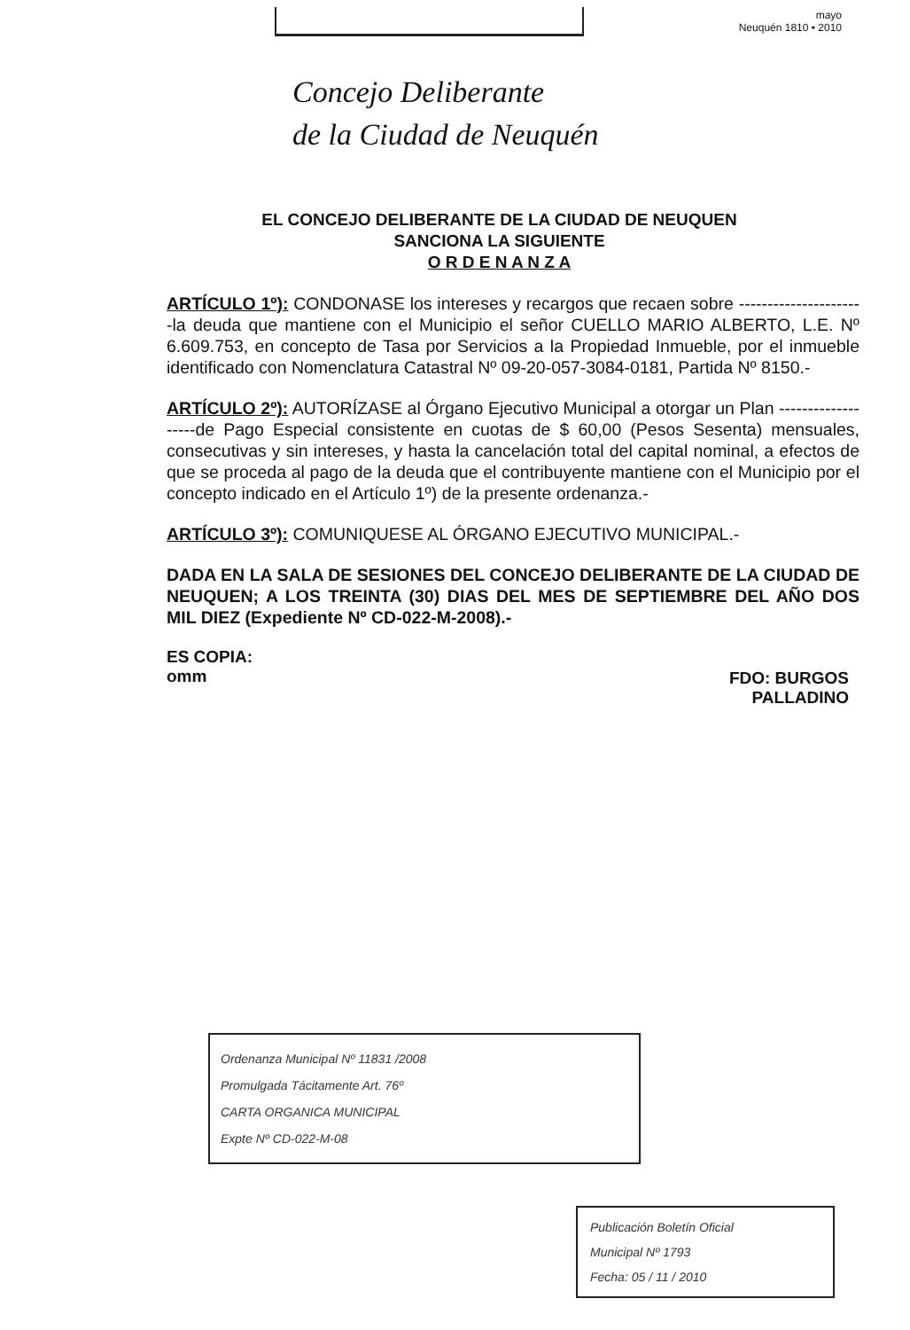mayo
Neuquén 1810 • 2010
Concejo Deliberante
de la Ciudad de Neuquén
EL CONCEJO DELIBERANTE DE LA CIUDAD DE NEUQUEN
SANCIONA LA SIGUIENTE
O R D E N A N Z A
ARTÍCULO 1º): CONDONASE los intereses y recargos que recaen sobre ----------------------la deuda que mantiene con el Municipio el señor CUELLO MARIO ALBERTO, L.E. Nº 6.609.753, en concepto de Tasa por Servicios a la Propiedad Inmueble, por el inmueble identificado con Nomenclatura Catastral Nº 09-20-057-3084-0181, Partida Nº 8150.-
ARTÍCULO 2º): AUTORÍZASE al Órgano Ejecutivo Municipal a otorgar un Plan -------------------de Pago Especial consistente en cuotas de $ 60,00 (Pesos Sesenta) mensuales, consecutivas y sin intereses, y hasta la cancelación total del capital nominal, a efectos de que se proceda al pago de la deuda que el contribuyente mantiene con el Municipio por el concepto indicado en el Artículo 1º) de la presente ordenanza.-
ARTÍCULO 3º): COMUNIQUESE AL ÓRGANO EJECUTIVO MUNICIPAL.-
DADA EN LA SALA DE SESIONES DEL CONCEJO DELIBERANTE DE LA CIUDAD DE NEUQUEN; A LOS TREINTA (30) DIAS DEL MES DE SEPTIEMBRE DEL AÑO DOS MIL DIEZ (Expediente Nº CD-022-M-2008).-
ES COPIA:
omm
FDO: BURGOS
PALLADINO
Ordenanza Municipal Nº 11831 /2008
Promulgada Tácitamente Art. 76º
CARTA ORGANICA MUNICIPAL
Expte Nº CD-022-M-08
Publicación Boletín Oficial
Municipal Nº 1793
Fecha: 05 / 11 / 2010